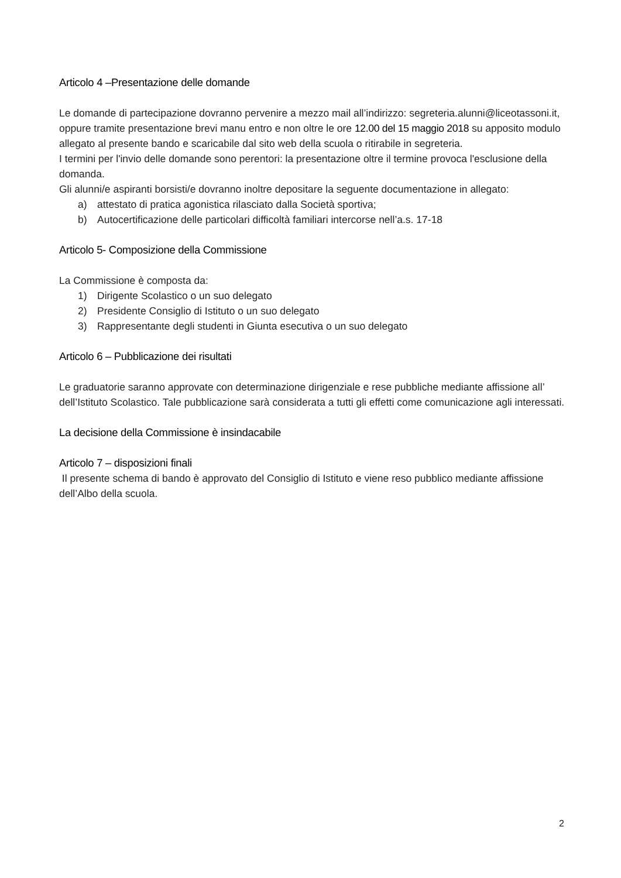Articolo 4 –Presentazione delle domande
Le domande di partecipazione dovranno pervenire a mezzo mail all’indirizzo: segreteria.alunni@liceotassoni.it, oppure tramite presentazione brevi manu entro e non oltre le ore 12.00 del 15 maggio 2018 su apposito modulo allegato al presente bando e scaricabile dal sito web della scuola o ritirabile in segreteria.
I termini per l'invio delle domande sono perentori: la presentazione oltre il termine provoca l'esclusione della domanda.
Gli alunni/e aspiranti borsisti/e dovranno inoltre depositare la seguente documentazione in allegato:
a) attestato di pratica agonistica rilasciato dalla Società sportiva;
b) Autocertificazione delle particolari difficoltà familiari intercorse nell’a.s. 17-18
Articolo 5- Composizione della Commissione
La Commissione è composta da:
1) Dirigente Scolastico o un suo delegato
2) Presidente Consiglio di Istituto o un suo delegato
3) Rappresentante degli studenti in Giunta esecutiva o un suo delegato
Articolo 6 – Pubblicazione dei risultati
Le graduatorie saranno approvate con determinazione dirigenziale e rese pubbliche mediante affissione all’ dell’Istituto Scolastico. Tale pubblicazione sarà considerata a tutti gli effetti come comunicazione agli interessati.
La decisione della Commissione è insindacabile
Articolo 7 – disposizioni finali
Il presente schema di bando è approvato del Consiglio di Istituto e viene reso pubblico mediante affissione dell’Albo della scuola.
2